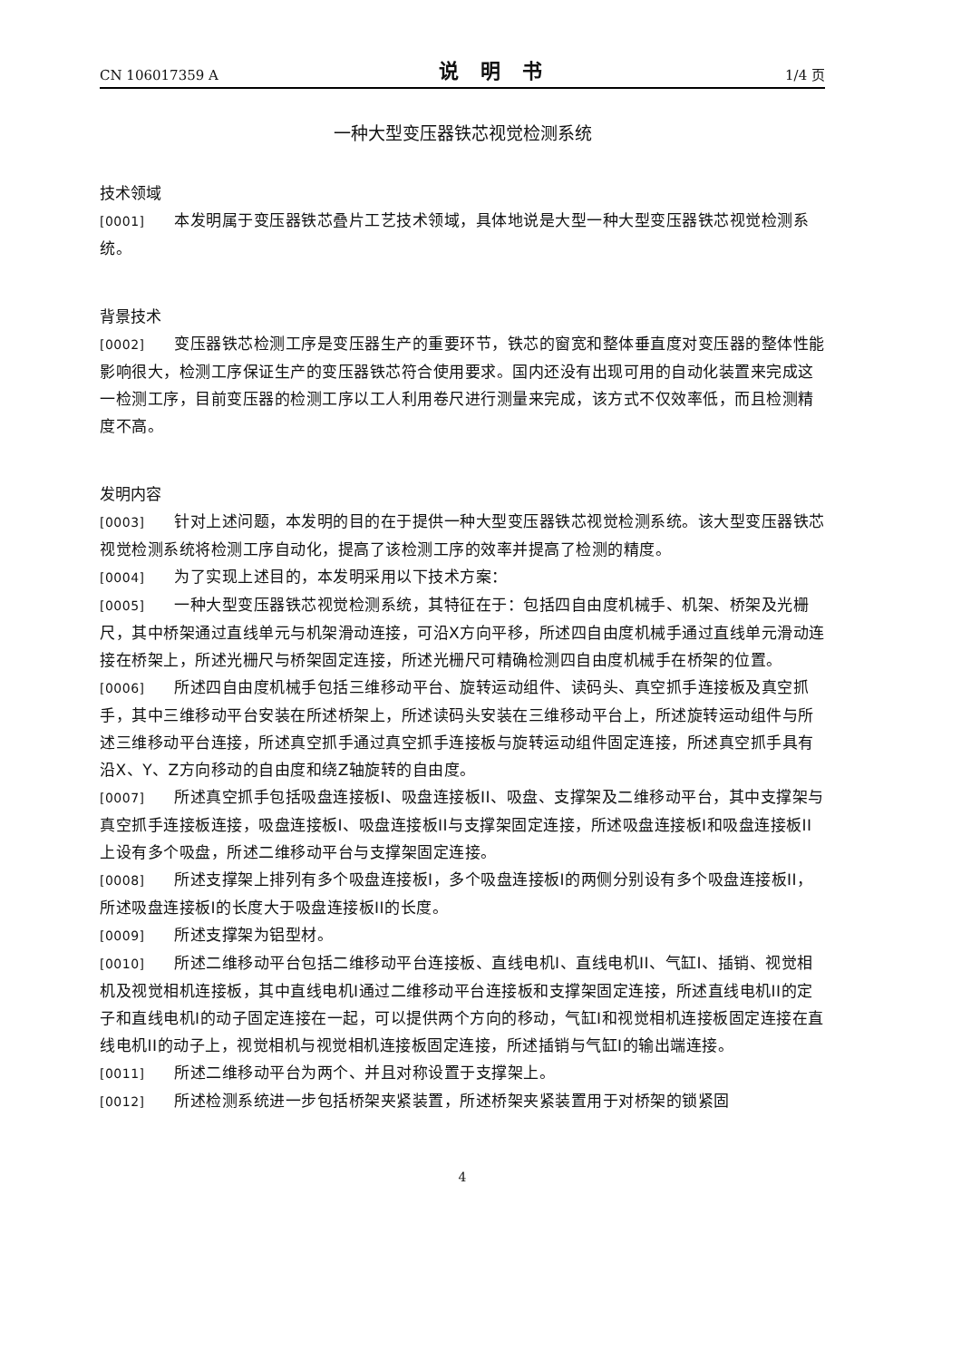CN 106017359 A 说明书 1/4 页
一种大型变压器铁芯视觉检测系统
技术领域
[0001] 本发明属于变压器铁芯叠片工艺技术领域，具体地说是大型一种大型变压器铁芯视觉检测系统。
背景技术
[0002] 变压器铁芯检测工序是变压器生产的重要环节，铁芯的窗宽和整体垂直度对变压器的整体性能影响很大，检测工序保证生产的变压器铁芯符合使用要求。国内还没有出现可用的自动化装置来完成这一检测工序，目前变压器的检测工序以工人利用卷尺进行测量来完成，该方式不仅效率低，而且检测精度不高。
发明内容
[0003] 针对上述问题，本发明的目的在于提供一种大型变压器铁芯视觉检测系统。该大型变压器铁芯视觉检测系统将检测工序自动化，提高了该检测工序的效率并提高了检测的精度。
[0004] 为了实现上述目的，本发明采用以下技术方案：
[0005] 一种大型变压器铁芯视觉检测系统，其特征在于：包括四自由度机械手、机架、桥架及光栅尺，其中桥架通过直线单元与机架滑动连接，可沿X方向平移，所述四自由度机械手通过直线单元滑动连接在桥架上，所述光栅尺与桥架固定连接，所述光栅尺可精确检测四自由度机械手在桥架的位置。
[0006] 所述四自由度机械手包括三维移动平台、旋转运动组件、读码头、真空抓手连接板及真空抓手，其中三维移动平台安装在所述桥架上，所述读码头安装在三维移动平台上，所述旋转运动组件与所述三维移动平台连接，所述真空抓手通过真空抓手连接板与旋转运动组件固定连接，所述真空抓手具有沿X、Y、Z方向移动的自由度和绕Z轴旋转的自由度。
[0007] 所述真空抓手包括吸盘连接板I、吸盘连接板II、吸盘、支撑架及二维移动平台，其中支撑架与真空抓手连接板连接，吸盘连接板I、吸盘连接板II与支撑架固定连接，所述吸盘连接板I和吸盘连接板II上设有多个吸盘，所述二维移动平台与支撑架固定连接。
[0008] 所述支撑架上排列有多个吸盘连接板I，多个吸盘连接板I的两侧分别设有多个吸盘连接板II，所述吸盘连接板I的长度大于吸盘连接板II的长度。
[0009] 所述支撑架为铝型材。
[0010] 所述二维移动平台包括二维移动平台连接板、直线电机I、直线电机II、气缸I、插销、视觉相机及视觉相机连接板，其中直线电机I通过二维移动平台连接板和支撑架固定连接，所述直线电机II的定子和直线电机I的动子固定连接在一起，可以提供两个方向的移动，气缸I和视觉相机连接板固定连接在直线电机II的动子上，视觉相机与视觉相机连接板固定连接，所述插销与气缸I的输出端连接。
[0011] 所述二维移动平台为两个、并且对称设置于支撑架上。
[0012] 所述检测系统进一步包括桥架夹紧装置，所述桥架夹紧装置用于对桥架的锁紧固
4